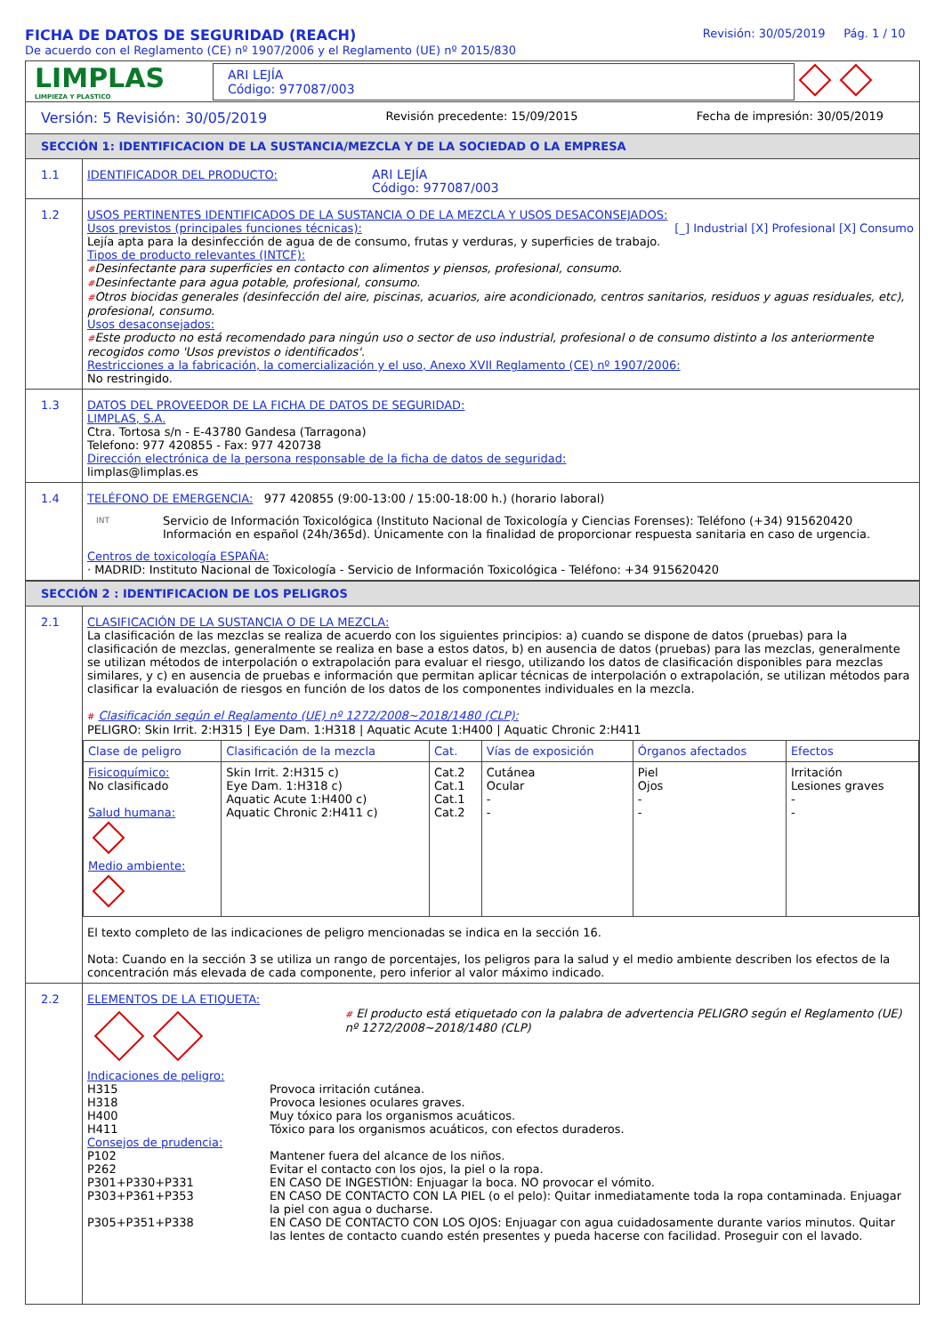FICHA DE DATOS DE SEGURIDAD (REACH)
De acuerdo con el Reglamento (CE) nº 1907/2006 y el Reglamento (UE) nº 2015/830
Revisión: 30/05/2019 Pág. 1 / 10
LIMPLAS
LIMPIEZA Y PLASTICO
ARI LEJÍA
Código: 977087/003
Versión: 5 Revisión: 30/05/2019 Revisión precedente: 15/09/2015 Fecha de impresión: 30/05/2019
SECCIÓN 1: IDENTIFICACION DE LA SUSTANCIA/MEZCLA Y DE LA SOCIEDAD O LA EMPRESA
1.1
IDENTIFICADOR DEL PRODUCTO: ARI LEJÍA
Código: 977087/003
1.2
USOS PERTINENTES IDENTIFICADOS DE LA SUSTANCIA O DE LA MEZCLA Y USOS DESACONSEJADOS:
Usos previstos (principales funciones técnicas): [_] Industrial [X] Profesional [X] Consumo
Lejía apta para la desinfección de agua de de consumo, frutas y verduras, y superficies de trabajo.
Tipos de producto relevantes (INTCF):
#Desinfectante para superficies en contacto con alimentos y piensos, profesional, consumo.
#Desinfectante para agua potable, profesional, consumo.
#Otros biocidas generales (desinfección del aire, piscinas, acuarios, aire acondicionado, centros sanitarios, residuos y aguas residuales, etc), profesional, consumo.
Usos desaconsejados:
#Este producto no está recomendado para ningún uso o sector de uso industrial, profesional o de consumo distinto a los anteriormente recogidos como 'Usos previstos o identificados'.
Restricciones a la fabricación, la comercialización y el uso, Anexo XVII Reglamento (CE) nº 1907/2006:
No restringido.
1.3
DATOS DEL PROVEEDOR DE LA FICHA DE DATOS DE SEGURIDAD:
LIMPLAS, S.A.
Ctra. Tortosa s/n - E-43780 Gandesa (Tarragona)
Telefono: 977 420855 - Fax: 977 420738
Dirección electrónica de la persona responsable de la ficha de datos de seguridad:
limplas@limplas.es
1.4
TELÉFONO DE EMERGENCIA: 977 420855 (9:00-13:00 / 15:00-18:00 h.) (horario laboral)
INT Servicio de Información Toxicológica (Instituto Nacional de Toxicología y Ciencias Forenses): Teléfono (+34) 915620420
Información en español (24h/365d). Únicamente con la finalidad de proporcionar respuesta sanitaria en caso de urgencia.
Centros de toxicología ESPAÑA:
· MADRID: Instituto Nacional de Toxicología - Servicio de Información Toxicológica - Teléfono: +34 915620420
SECCIÓN 2 : IDENTIFICACION DE LOS PELIGROS
2.1
CLASIFICACIÓN DE LA SUSTANCIA O DE LA MEZCLA:
La clasificación de las mezclas se realiza de acuerdo con los siguientes principios: a) cuando se dispone de datos (pruebas) para la clasificación de mezclas, generalmente se realiza en base a estos datos, b) en ausencia de datos (pruebas) para las mezclas, generalmente se utilizan métodos de interpolación o extrapolación para evaluar el riesgo, utilizando los datos de clasificación disponibles para mezclas similares, y c) en ausencia de pruebas e información que permitan aplicar técnicas de interpolación o extrapolación, se utilizan métodos para clasificar la evaluación de riesgos en función de los datos de los componentes individuales en la mezcla.
# Clasificación según el Reglamento (UE) nº 1272/2008~2018/1480 (CLP):
PELIGRO: Skin Irrit. 2:H315 | Eye Dam. 1:H318 | Aquatic Acute 1:H400 | Aquatic Chronic 2:H411
| Clase de peligro | Clasificación de la mezcla | Cat. | Vías de exposición | Órganos afectados | Efectos |
| --- | --- | --- | --- | --- | --- |
| Fisicoquímico: No clasificado Salud humana: Medio ambiente: | Skin Irrit. 2:H315 c) Eye Dam. 1:H318 c) Aquatic Acute 1:H400 c) Aquatic Chronic 2:H411 c) | Cat.2 Cat.1 Cat.1 Cat.2 | Cutánea Ocular - - | Piel Ojos - - | Irritación Lesiones graves - - |
El texto completo de las indicaciones de peligro mencionadas se indica en la sección 16.
Nota: Cuando en la sección 3 se utiliza un rango de porcentajes, los peligros para la salud y el medio ambiente describen los efectos de la concentración más elevada de cada componente, pero inferior al valor máximo indicado.
2.2
ELEMENTOS DE LA ETIQUETA:
# El producto está etiquetado con la palabra de advertencia PELIGRO según el Reglamento (UE) nº 1272/2008~2018/1480 (CLP)
Indicaciones de peligro:
| H315 | Provoca irritación cutánea. |
| H318 | Provoca lesiones oculares graves. |
| H400 | Muy tóxico para los organismos acuáticos. |
| H411 | Tóxico para los organismos acuáticos, con efectos duraderos. |
| Consejos de prudencia: | |
| P102 | Mantener fuera del alcance de los niños. |
| P262 | Evitar el contacto con los ojos, la piel o la ropa. |
| P301+P330+P331 | EN CASO DE INGESTIÓN: Enjuagar la boca. NO provocar el vómito. |
| P303+P361+P353 | EN CASO DE CONTACTO CON LA PIEL (o el pelo): Quitar inmediatamente toda la ropa contaminada. Enjuagar la piel con agua o ducharse. |
| P305+P351+P338 | EN CASO DE CONTACTO CON LOS OJOS: Enjuagar con agua cuidadosamente durante varios minutos. Quitar las lentes de contacto cuando estén presentes y pueda hacerse con facilidad. Proseguir con el lavado. |